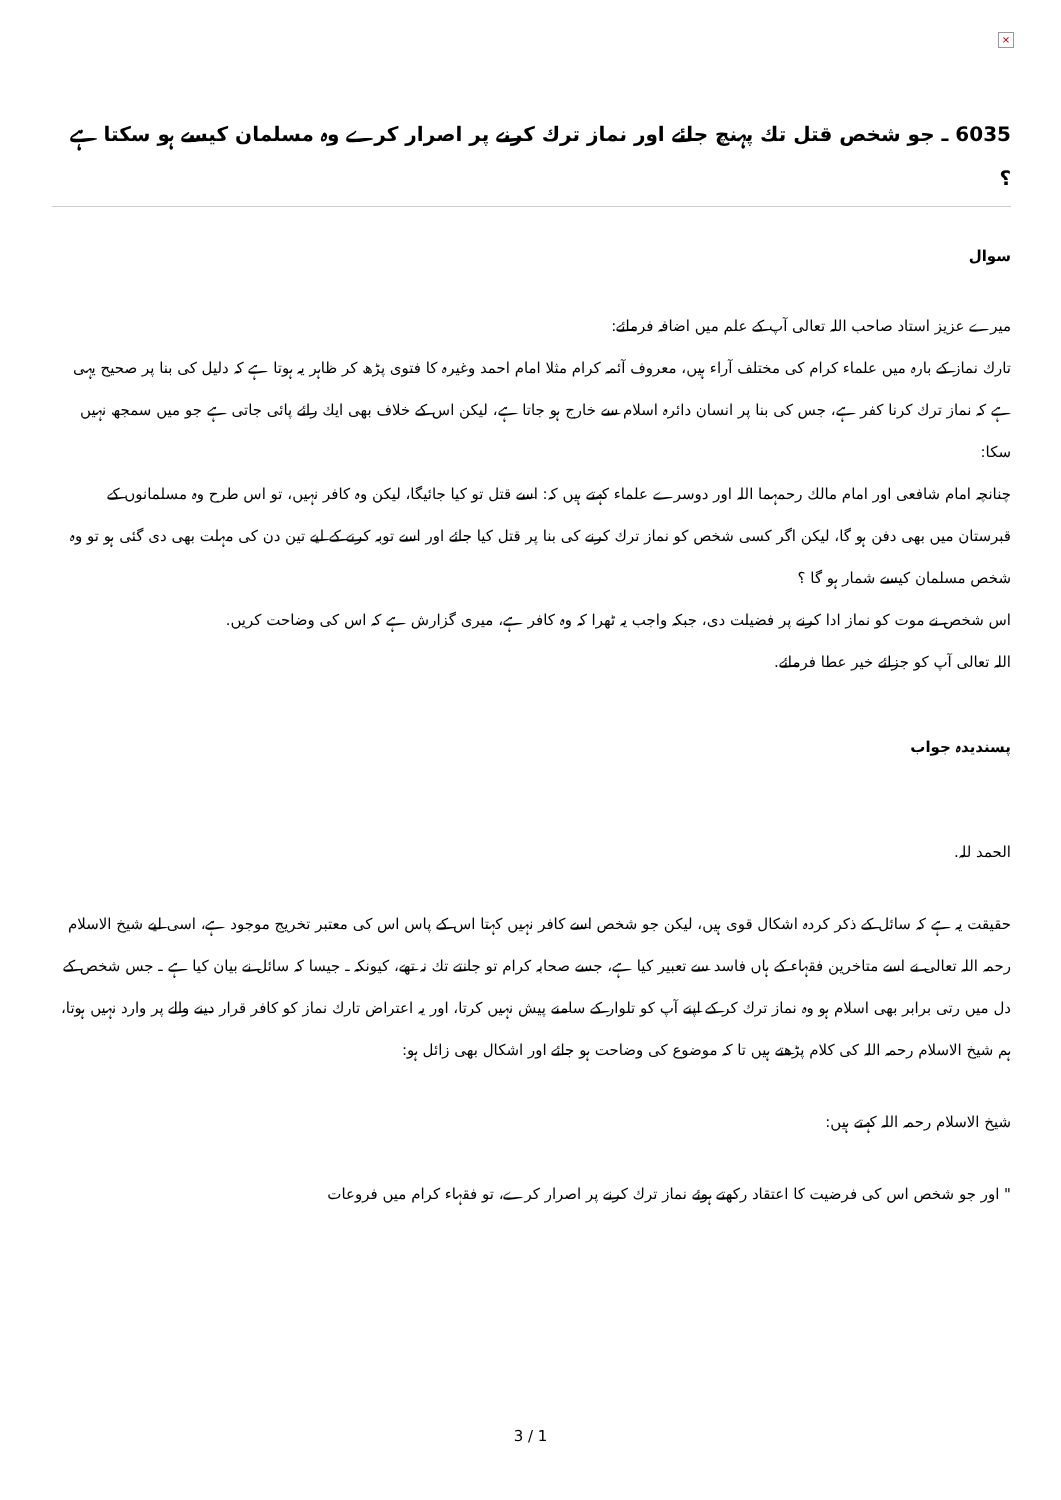×
6035 ـ جو شخص قتل تك پہنچ جائے اور نماز ترك كرنے پر اصرار كرے وہ مسلمان كيسے ہو سكتا ہے ؟
سوال
ميرے عزيز استاد صاحب اللہ تعالى آپ كے علم ميں اضافہ فرمائے:
تارك نماز كے بارہ ميں علماء كرام كى مختلف آراء ہيں، معروف آئمہ كرام مثلا امام احمد وغيرہ كا فتوى پڑھ كر ظاہر يہ ہوتا ہے كہ دليل كى بنا پر صحيح يہى ہے كہ نماز ترك كرنا كفر ہے، جس كى بنا پر انسان دائرہ اسلام سے خارج ہو جاتا ہے، ليكن اس كے خلاف بھى ايك رائے پائى جاتى ہے جو ميں سمجھ نہيں سكا:
چنانچہ امام شافعى اور امام مالك رحمہما اللہ اور دوسرے علماء كہتے ہيں كہ: اسے قتل تو كيا جائيگا، ليكن وہ كافر نہيں، تو اس طرح وہ مسلمانوں كے قبرستان ميں بھى دفن ہو گا، ليكن اگر كسى شخص كو نماز ترك كرنے كى بنا پر قتل كيا جائے اور اسے توبہ كرنے كے ليے تين دن كى مہلت بھى دى گئى ہو تو وہ شخص مسلمان كيسے شمار ہو گا ؟
اس شخص نے موت كو نماز ادا كرنے پر فضيلت دى، جبكہ واجب يہ ٹھرا كہ وہ كافر ہے، ميرى گزارش ہے كہ اس كى وضاحت كريں.
اللہ تعالى آپ كو جزائے خير عطا فرمائے.
پسنديدہ جواب
الحمد للہ.
حقيقت يہ ہے كہ سائل كے ذكر كردہ اشكال قوى ہيں، ليكن جو شخص اسے كافر نہيں كہتا اس كے پاس اس كى معتبر تخريج موجود ہے، اسى ليے شيخ الاسلام رحمہ اللہ تعالى نے اسے متاخرين فقہاء كے ہاں فاسد سے تعبير كيا ہے، جسے صحابہ كرام تو جانتے تك نہ تھے، كيونكہ ـ جيسا كہ سائل نے بيان كيا ہے ـ جس شخص كے دل ميں رتى برابر بھى اسلام ہو وہ نماز ترك كر كے اپنے آپ كو تلوار كے سامنے پيش نہيں كرتا، اور يہ اعتراض تارك نماز كو كافر قرار دينے والے پر وارد نہيں ہوتا، ہم شيخ الاسلام رحمہ اللہ كى كلام پڑھتے ہيں تا كہ موضوع كى وضاحت ہو جائے اور اشكال بھى زائل ہو:
شيخ الاسلام رحمہ اللہ كہتے ہيں:
" اور جو شخص اس كى فرضيت كا اعتقاد ركھتے ہوئے نماز ترك كرنے پر اصرار كرے، تو فقہاء كرام ميں فروعات
3 / 1